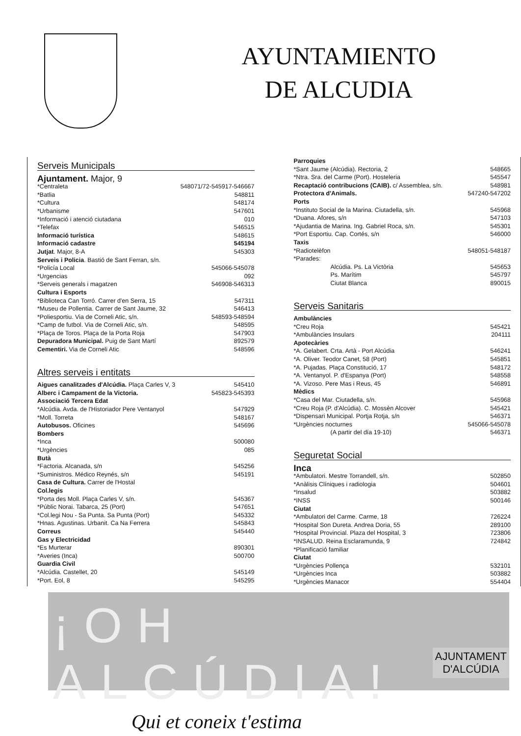AYUNTAMIENTO
DE ALCUDIA
Serveis Municipals
Ajuntament. Major, 9
*Centraleta 548071/72-545917-546667
*Batlia 548811
*Cultura 548174
*Urbanisme 547601
*Informació i atenció ciutadana 010
*Telefax 546515
Informació turística 548615
Informació cadastre 545194
Jutjat. Major, 8-A 545303
Serveis i Policia. Bastió de Sant Ferran, s/n.
*Policía Local 545066-545078
*Urgencias 092
*Serveis generals i magatzen 546908-546313
Cultura i Esports
*Biblioteca Can Torró. Carrer d'en Serra, 15 547311
*Museu de Pollentia. Carrer de Sant Jaume, 32 546413
*Poliesportiu. Via de Corneli Atic, s/n. 548593-548594
*Camp de futbol. Via de Corneli Atic, s/n. 548595
*Plaça de Toros. Plaça de la Porta Roja 547903
Depuradora Municipal. Puig de Sant Martí 892579
Cementiri. Via de Corneli Atic 548596
Altres serveis i entitats
Aigues canalitzades d'Alcúdia. Plaça Carles V, 3 545410
Alberc i Campament de la Victoria. 545823-545393
Associació Tercera Edat
*Alcúdia. Avda. de l'Historiador Pere Ventanyol 547929
*Moll. Torreta 548167
Autobusos. Oficines 545696
Bombers
*Inca 500080
*Urgències 085
Butà
*Factoria. Alcanada, s/n 545256
*Suministros. Médico Reynés, s/n 545191
Casa de Cultura. Carrer de l'Hostal
Col.legis
*Porta des Moll. Plaça Carles V, s/n. 545367
*Públic Norai. Tabarca, 25 (Port) 547651
*Col.legi Nou - Sa Punta. Sa Punta (Port) 545332
*Hnas. Agustinas. Urbanit. Ca Na Ferrera 545843
Correus 545440
Gas y Electricidad
*Es Murterar 890301
*Averies (Inca) 500700
Guardia Civil
*Alcúdia. Castellet, 20 545149
*Port. Eol, 8 545295
Parroquies
*Sant Jaume (Alcúdia). Rectoria, 2 548665
*Ntra. Sra. del Carme (Port). Hosteleria 545547
Recaptació contribucions (CAIB). c/ Assemblea, s/n. 548981
Protectora d'Animals. 547240-547202
Ports
*Instituto Social de la Marina. Ciutadella, s/n. 545968
*Duana. Afores, s/n 547103
*Ajudantia de Marina. Ing. Gabriel Roca, s/n. 545301
*Port Esportiu. Cap. Cortés, s/n 546000
Taxis
*Radiotelèfon 548051-548187
*Parades:
Alcúdia. Ps. La Victòria 545653
Ps. Marítim 545797
Ciutat Blanca 890015
Serveis Sanitaris
Ambulàncies
*Creu Roja 545421
*Ambulàncies Insulars 204111
Apotecàries
*A. Gelabert. Crta. Artà - Port Alcúdia 546241
*A. Oliver. Teodor Canet, 58 (Port) 545851
*A. Pujadas. Plaça Constitució, 17 548172
*A. Ventanyol. P. d'Espanya (Port) 548558
*A. Vizoso. Pere Mas i Reus, 45 546891
Mèdics
*Casa del Mar. Ciutadella, s/n. 545968
*Creu Roja (P. d'Alcúdia). C. Mossèn Alcover 545421
*Dispensari Municipal. Portja Rotja, s/n 546371
*Urgències nocturnes 545066-545078
(A partir del día 19-10) 546371
Seguretat Social
Inca
*Ambulatori. Mestre Torrandell, s/n. 502850
*Anàlisis Clíniques i radiologia 504601
*Insalud 503882
*INSS 500146
Ciutat
*Ambulatori del Carme. Carme, 18 726224
*Hospital Son Dureta. Andrea Doria, 55 289100
*Hospital Provincial. Plaza del Hospital, 3 723806
*INSALUD. Reina Esclaramunda, 9 724842
*Planificació familiar
Ciutat
*Urgències Pollença 532101
*Urgències Inca 503882
*Urgències Manacor 554404
¡OH ALCÚDIA!
Qui et coneix t'estima
AJUNTAMENT
D'ALCÚDIA